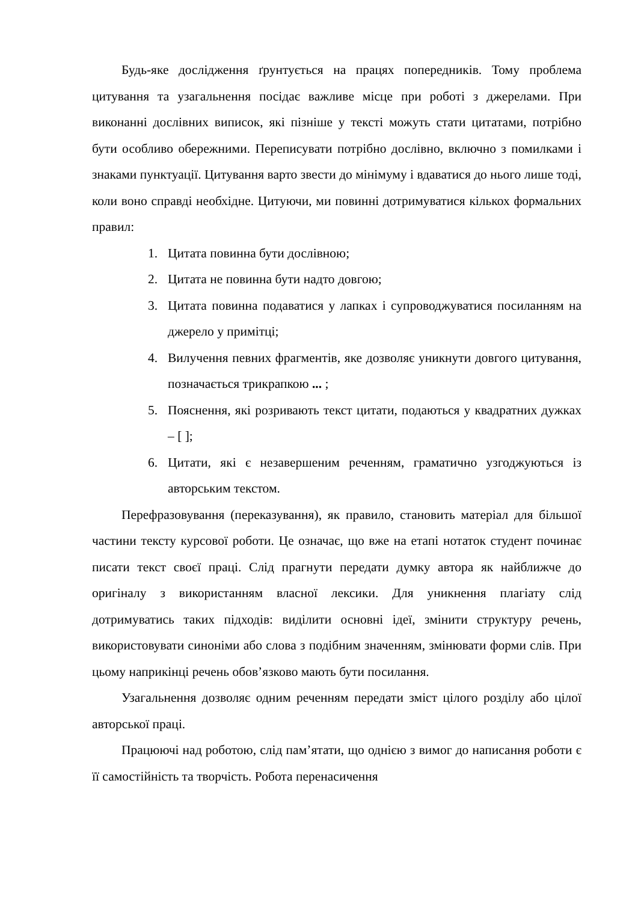Будь-яке дослідження ґрунтується на працях попередників. Тому проблема цитування та узагальнення посідає важливе місце при роботі з джерелами. При виконанні дослівних виписок, які пізніше у тексті можуть стати цитатами, потрібно бути особливо обережними. Переписувати потрібно дослівно, включно з помилками і знаками пунктуації. Цитування варто звести до мінімуму і вдаватися до нього лише тоді, коли воно справді необхідне. Цитуючи, ми повинні дотримуватися кількох формальних правил:
1. Цитата повинна бути дослівною;
2. Цитата не повинна бути надто довгою;
3. Цитата повинна подаватися у лапках і супроводжуватися посиланням на джерело у примітці;
4. Вилучення певних фрагментів, яке дозволяє уникнути довгого цитування, позначається трикрапкою ... ;
5. Пояснення, які розривають текст цитати, подаються у квадратних дужках – [ ];
6. Цитати, які є незавершеним реченням, граматично узгоджуються із авторським текстом.
Перефразовування (переказування), як правило, становить матеріал для більшої частини тексту курсової роботи. Це означає, що вже на етапі нотаток студент починає писати текст своєї праці. Слід прагнути передати думку автора як найближче до оригіналу з використанням власної лексики. Для уникнення плагіату слід дотримуватись таких підходів: виділити основні ідеї, змінити структуру речень, використовувати синоніми або слова з подібним значенням, змінювати форми слів. При цьому наприкінці речень обов’язково мають бути посилання.
Узагальнення дозволяє одним реченням передати зміст цілого розділу або цілої авторської праці.
Працюючі над роботою, слід пам’ятати, що однією з вимог до написання роботи є її самостійність та творчість. Робота перенасичення